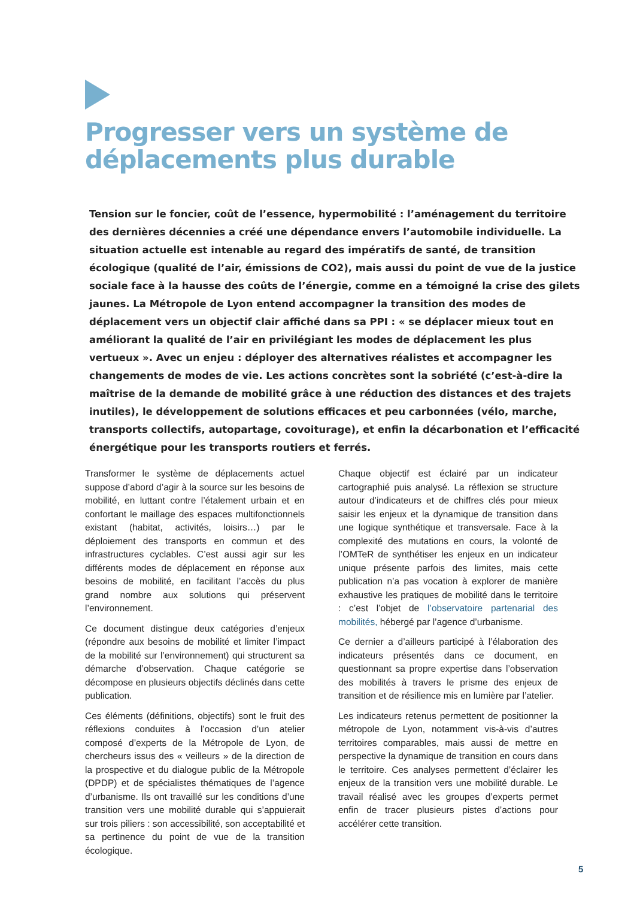Progresser vers un système de déplacements plus durable
Tension sur le foncier, coût de l’essence, hypermobilité : l’aménagement du territoire des dernières décennies a créé une dépendance envers l’automobile individuelle. La situation actuelle est intenable au regard des impératifs de santé, de transition écologique (qualité de l’air, émissions de CO2), mais aussi du point de vue de la justice sociale face à la hausse des coûts de l’énergie, comme en a témoigné la crise des gilets jaunes. La Métropole de Lyon entend accompagner la transition des modes de déplacement vers un objectif clair affiché dans sa PPI : « se déplacer mieux tout en améliorant la qualité de l’air en privilégiant les modes de déplacement les plus vertueux ». Avec un enjeu : déployer des alternatives réalistes et accompagner les changements de modes de vie. Les actions concrètes sont la sobriété (c’est-à-dire la maîtrise de la demande de mobilité grâce à une réduction des distances et des trajets inutiles), le développement de solutions efficaces et peu carbonnées (vélo, marche, transports collectifs, autopartage, covoiturage), et enfin la décarbonation et l’efficacité énergétique pour les transports routiers et ferrés.
Transformer le système de déplacements actuel suppose d’abord d’agir à la source sur les besoins de mobilité, en luttant contre l’étalement urbain et en confortant le maillage des espaces multifonctionnels existant (habitat, activités, loisirs…) par le déploiement des transports en commun et des infrastructures cyclables. C’est aussi agir sur les différents modes de déplacement en réponse aux besoins de mobilité, en facilitant l’accès du plus grand nombre aux solutions qui préservent l’environnement.
Ce document distingue deux catégories d’enjeux (répondre aux besoins de mobilité et limiter l’impact de la mobilité sur l’environnement) qui structurent sa démarche d’observation. Chaque catégorie se décompose en plusieurs objectifs déclinés dans cette publication.
Ces éléments (définitions, objectifs) sont le fruit des réflexions conduites à l’occasion d’un atelier composé d’experts de la Métropole de Lyon, de chercheurs issus des « veilleurs » de la direction de la prospective et du dialogue public de la Métropole (DPDP) et de spécialistes thématiques de l’agence d’urbanisme. Ils ont travaillé sur les conditions d’une transition vers une mobilité durable qui s’appuierait sur trois piliers : son accessibilité, son acceptabilité et sa pertinence du point de vue de la transition écologique.
Chaque objectif est éclairé par un indicateur cartographié puis analysé. La réflexion se structure autour d’indicateurs et de chiffres clés pour mieux saisir les enjeux et la dynamique de transition dans une logique synthétique et transversale. Face à la complexité des mutations en cours, la volonté de l’OMTeR de synthétiser les enjeux en un indicateur unique présente parfois des limites, mais cette publication n’a pas vocation à explorer de manière exhaustive les pratiques de mobilité dans le territoire : c’est l’objet de l’observatoire partenarial des mobilités, hébergé par l’agence d’urbanisme.
Ce dernier a d’ailleurs participé à l’élaboration des indicateurs présentés dans ce document, en questionnant sa propre expertise dans l’observation des mobilités à travers le prisme des enjeux de transition et de résilience mis en lumière par l’atelier.
Les indicateurs retenus permettent de positionner la métropole de Lyon, notamment vis-à-vis d’autres territoires comparables, mais aussi de mettre en perspective la dynamique de transition en cours dans le territoire. Ces analyses permettent d’éclairer les enjeux de la transition vers une mobilité durable. Le travail réalisé avec les groupes d’experts permet enfin de tracer plusieurs pistes d’actions pour accélérer cette transition.
5